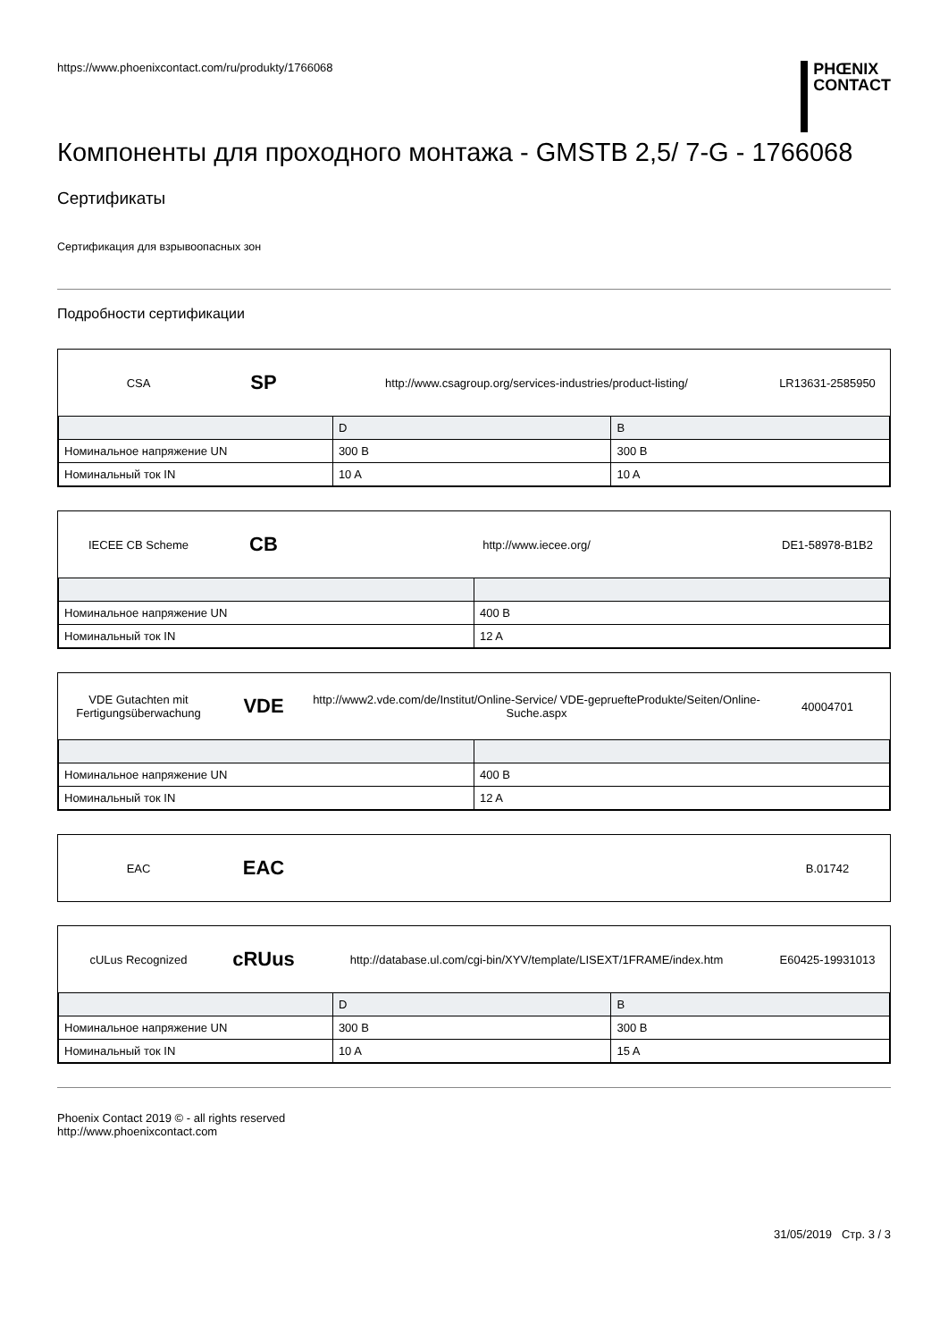https://www.phoenixcontact.com/ru/produkty/1766068
PHŒNIX
CONTACT
Компоненты для проходного монтажа - GMSTB 2,5/ 7-G - 1766068
Сертификаты
Сертификация для взрывоопасных зон
Подробности сертификации
CSA
SP
http://www.csagroup.org/services-industries/product-listing/
LR13631-2585950
| | D | B |
| --- | --- | --- |
| Номинальное напряжение UN | 300 В | 300 В |
| Номинальный ток IN | 10 A | 10 A |
IECEE CB Scheme
CB
http://www.iecee.org/ DE1-58978-B1B2
| Номинальное напряжение UN | 400 В |
| Номинальный ток IN | 12 A |
VDE Gutachten mit Fertigungsüberwachung
VDE
http://www2.vde.com/de/Institut/Online-Service/ VDE-gepruefteProdukte/Seiten/Online-Suche.aspx
40004701
| Номинальное напряжение UN | 400 В |
| Номинальный ток IN | 12 A |
EAC
EAC
B.01742
cULus Recognized
cRUus
http://database.ul.com/cgi-bin/XYV/template/LISEXT/1FRAME/index.htm
E60425-19931013
| | D | B |
| --- | --- | --- |
| Номинальное напряжение UN | 300 В | 300 В |
| Номинальный ток IN | 10 A | 15 A |
Phoenix Contact 2019 © - all rights reserved
http://www.phoenixcontact.com
31/05/2019 Стр. 3 / 3